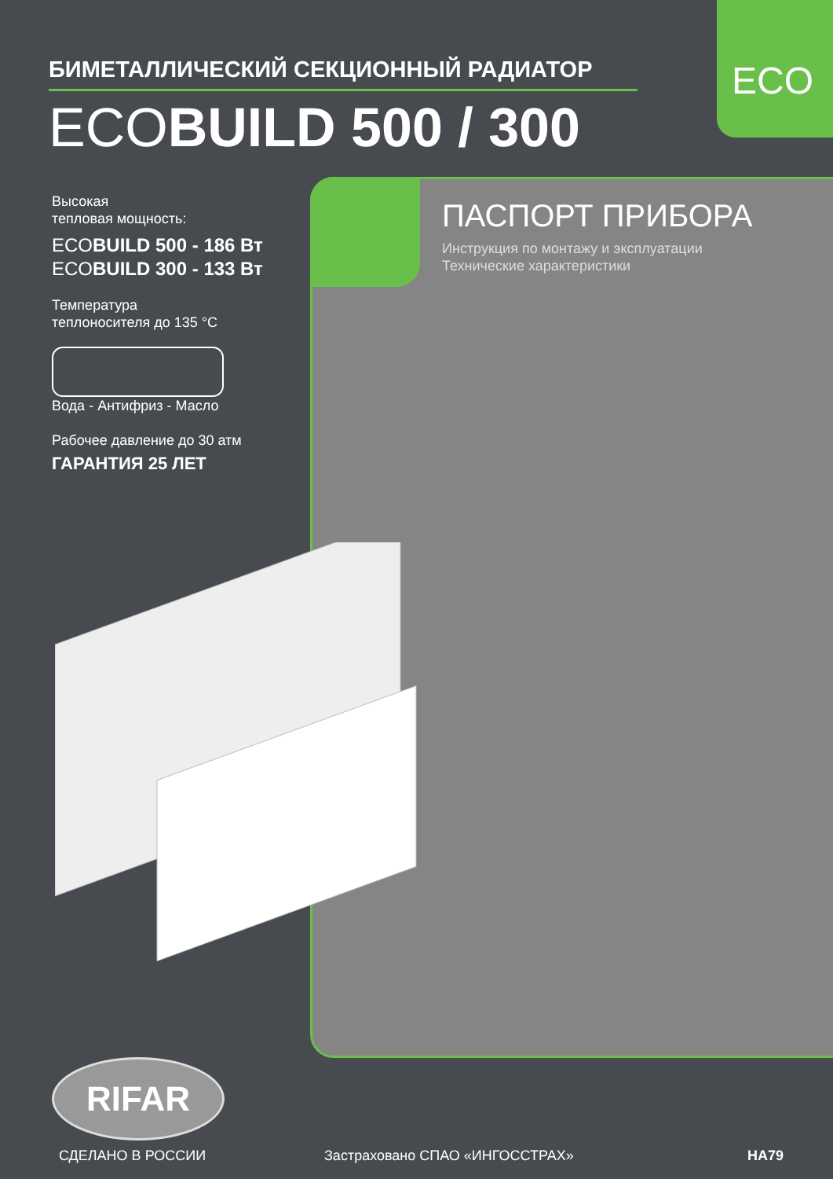ECO
БИМЕТАЛЛИЧЕСКИЙ СЕКЦИОННЫЙ РАДИАТОР
ECOBUILD 500 / 300
ПАСПОРТ ПРИБОРА
Инструкция по монтажу и эксплуатации
Технические характеристики
Высокая
тепловая мощность:
ECOBUILD 500 - 186 Вт
ECOBUILD 300 - 133 Вт
Температура
теплоносителя до 135 °C
Вода - Антифриз - Масло
Рабочее давление до 30 атм
ГАРАНТИЯ 25 ЛЕТ
RIFAR
СДЕЛАНО В РОССИИ Застраховано СПАО «ИНГОССТРАХ» НА79